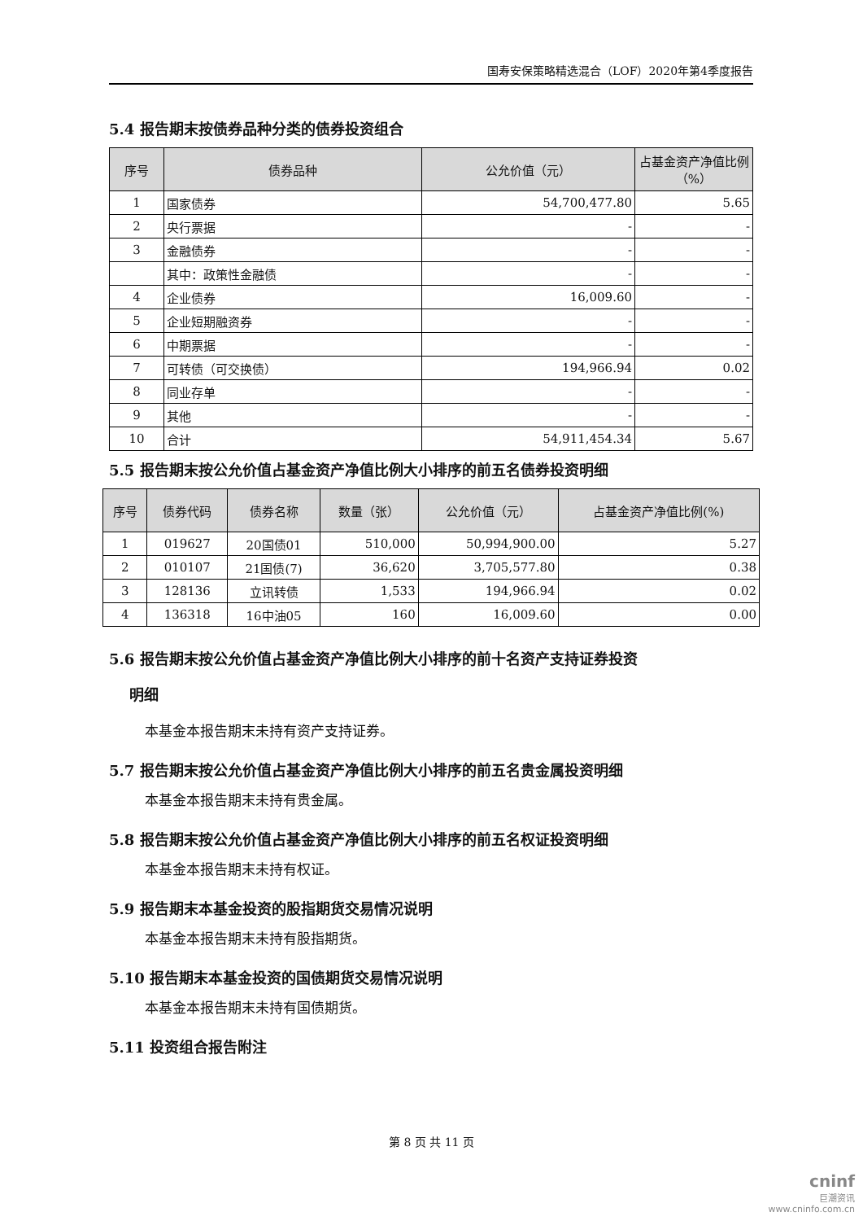国寿安保策略精选混合（LOF）2020年第4季度报告
5.4 报告期末按债券品种分类的债券投资组合
| 序号 | 债券品种 | 公允价值（元） | 占基金资产净值比例（%） |
| --- | --- | --- | --- |
| 1 | 国家债券 | 54,700,477.80 | 5.65 |
| 2 | 央行票据 | - | - |
| 3 | 金融债券 | - | - |
| | 其中：政策性金融债 | - | - |
| 4 | 企业债券 | 16,009.60 | - |
| 5 | 企业短期融资券 | - | - |
| 6 | 中期票据 | - | - |
| 7 | 可转债（可交换债） | 194,966.94 | 0.02 |
| 8 | 同业存单 | - | - |
| 9 | 其他 | - | - |
| 10 | 合计 | 54,911,454.34 | 5.67 |
5.5 报告期末按公允价值占基金资产净值比例大小排序的前五名债券投资明细
| 序号 | 债券代码 | 债券名称 | 数量（张） | 公允价值（元） | 占基金资产净值比例(%) |
| --- | --- | --- | --- | --- | --- |
| 1 | 019627 | 20国债01 | 510,000 | 50,994,900.00 | 5.27 |
| 2 | 010107 | 21国债(7) | 36,620 | 3,705,577.80 | 0.38 |
| 3 | 128136 | 立讯转债 | 1,533 | 194,966.94 | 0.02 |
| 4 | 136318 | 16中油05 | 160 | 16,009.60 | 0.00 |
5.6 报告期末按公允价值占基金资产净值比例大小排序的前十名资产支持证券投资
明细
本基金本报告期末未持有资产支持证券。
5.7 报告期末按公允价值占基金资产净值比例大小排序的前五名贵金属投资明细
本基金本报告期末未持有贵金属。
5.8 报告期末按公允价值占基金资产净值比例大小排序的前五名权证投资明细
本基金本报告期末未持有权证。
5.9 报告期末本基金投资的股指期货交易情况说明
本基金本报告期末未持有股指期货。
5.10 报告期末本基金投资的国债期货交易情况说明
本基金本报告期末未持有国债期货。
5.11 投资组合报告附注
第 8 页 共 11 页
cninf
巨潮资讯
www.cninfo.com.cn